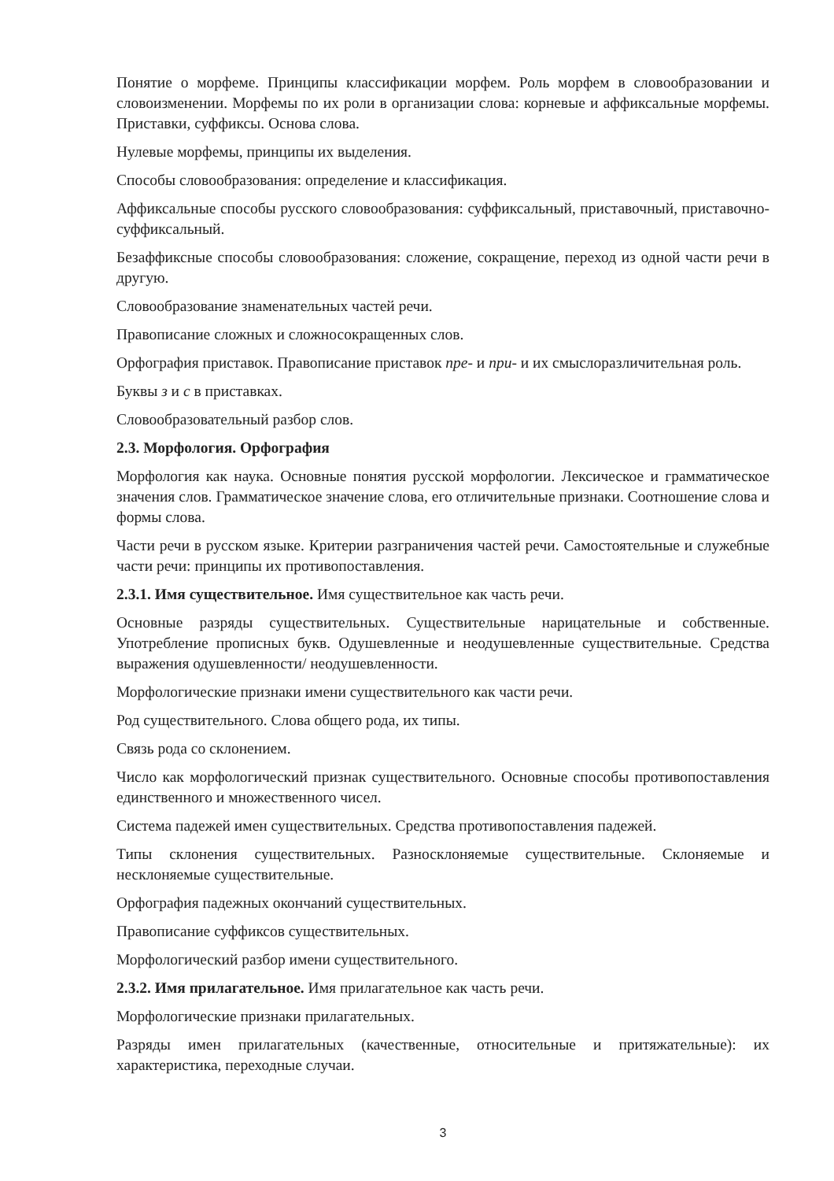Понятие о морфеме. Принципы классификации морфем. Роль морфем в словообразовании и словоизменении. Морфемы по их роли в организации слова: корневые и аффиксальные морфемы. Приставки, суффиксы. Основа слова.
Нулевые морфемы, принципы их выделения.
Способы словообразования: определение и классификация.
Аффиксальные способы русского словообразования: суффиксальный, приставочный, приставочно-суффиксальный.
Безаффиксные способы словообразования: сложение, сокращение, переход из одной части речи в другую.
Словообразование знаменательных частей речи.
Правописание сложных и сложносокращенных слов.
Орфография приставок. Правописание приставок пре- и при- и их смыслоразличительная роль.
Буквы з и с в приставках.
Словообразовательный разбор слов.
2.3. Морфология. Орфография
Морфология как наука. Основные понятия русской морфологии. Лексическое и грамматическое значения слов. Грамматическое значение слова, его отличительные признаки. Соотношение слова и формы слова.
Части речи в русском языке. Критерии разграничения частей речи. Самостоятельные и служебные части речи: принципы их противопоставления.
2.3.1. Имя существительное. Имя существительное как часть речи.
Основные разряды существительных. Существительные нарицательные и собственные. Употребление прописных букв. Одушевленные и неодушевленные существительные. Средства выражения одушевленности/ неодушевленности.
Морфологические признаки имени существительного как части речи.
Род существительного. Слова общего рода, их типы.
Связь рода со склонением.
Число как морфологический признак существительного. Основные способы противопоставления единственного и множественного чисел.
Система падежей имен существительных. Средства противопоставления падежей.
Типы склонения существительных. Разносклоняемые существительные. Склоняемые и несклоняемые существительные.
Орфография падежных окончаний существительных.
Правописание суффиксов существительных.
Морфологический разбор имени существительного.
2.3.2. Имя прилагательное. Имя прилагательное как часть речи.
Морфологические признаки прилагательных.
Разряды имен прилагательных (качественные, относительные и притяжательные): их характеристика, переходные случаи.
3